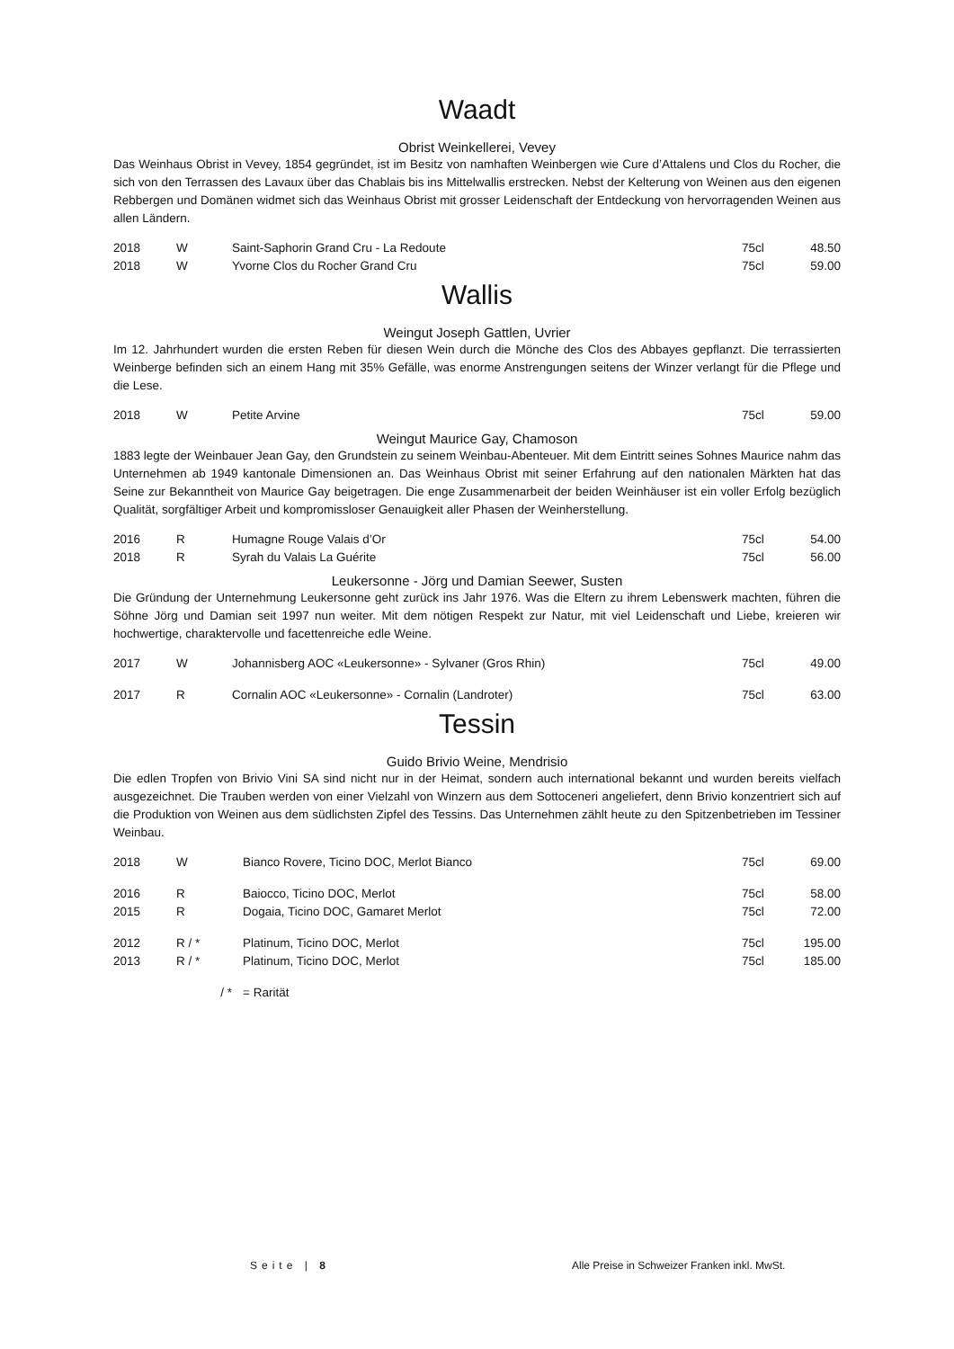Waadt
Obrist Weinkellerei, Vevey
Das Weinhaus Obrist in Vevey, 1854 gegründet, ist im Besitz von namhaften Weinbergen wie Cure d’Attalens und Clos du Rocher, die sich von den Terrassen des Lavaux über das Chablais bis ins Mittelwallis erstrecken. Nebst der Kelterung von Weinen aus den eigenen Rebbergen und Domänen widmet sich das Weinhaus Obrist mit grosser Leidenschaft der Entdeckung von hervorragenden Weinen aus allen Ländern.
| 2018 | W | Saint-Saphorin Grand Cru - La Redoute | 75cl | 48.50 |
| 2018 | W | Yvorne Clos du Rocher Grand Cru | 75cl | 59.00 |
Wallis
Weingut Joseph Gattlen, Uvrier
Im 12. Jahrhundert wurden die ersten Reben für diesen Wein durch die Mönche des Clos des Abbayes gepflanzt. Die terrassierten Weinberge befinden sich an einem Hang mit 35% Gefälle, was enorme Anstrengungen seitens der Winzer verlangt für die Pflege und die Lese.
| 2018 | W | Petite Arvine | 75cl | 59.00 |
Weingut Maurice Gay, Chamoson
1883 legte der Weinbauer Jean Gay, den Grundstein zu seinem Weinbau-Abenteuer. Mit dem Eintritt seines Sohnes Maurice nahm das Unternehmen ab 1949 kantonale Dimensionen an. Das Weinhaus Obrist mit seiner Erfahrung auf den nationalen Märkten hat das Seine zur Bekanntheit von Maurice Gay beigetragen. Die enge Zusammenarbeit der beiden Weinhäuser ist ein voller Erfolg bezüglich Qualität, sorgfältiger Arbeit und kompromissloser Genauigkeit aller Phasen der Weinherstellung.
| 2016 | R | Humagne Rouge Valais d’Or | 75cl | 54.00 |
| 2018 | R | Syrah du Valais La Guérite | 75cl | 56.00 |
Leukersonne - Jörg und Damian Seewer, Susten
Die Gründung der Unternehmung Leukersonne geht zurück ins Jahr 1976. Was die Eltern zu ihrem Lebenswerk machten, führen die Söhne Jörg und Damian seit 1997 nun weiter. Mit dem nötigen Respekt zur Natur, mit viel Leidenschaft und Liebe, kreieren wir hochwertige, charaktervolle und facettenreiche edle Weine.
| 2017 | W | Johannisberg AOC «Leukersonne» - Sylvaner (Gros Rhin) | 75cl | 49.00 |
| 2017 | R | Cornalin AOC «Leukersonne» - Cornalin (Landroter) | 75cl | 63.00 |
Tessin
Guido Brivio Weine, Mendrisio
Die edlen Tropfen von Brivio Vini SA sind nicht nur in der Heimat, sondern auch international bekannt und wurden bereits vielfach ausgezeichnet. Die Trauben werden von einer Vielzahl von Winzern aus dem Sottoceneri angeliefert, denn Brivio konzentriert sich auf die Produktion von Weinen aus dem südlichsten Zipfel des Tessins. Das Unternehmen zählt heute zu den Spitzenbetrieben im Tessiner Weinbau.
| 2018 | W | Bianco Rovere, Ticino DOC, Merlot Bianco | 75cl | 69.00 |
| 2016 | R | Baiocco, Ticino DOC, Merlot | 75cl | 58.00 |
| 2015 | R | Dogaia, Ticino DOC, Gamaret Merlot | 75cl | 72.00 |
| 2012 | R / * | Platinum, Ticino DOC, Merlot | 75cl | 195.00 |
| 2013 | R / * | Platinum, Ticino DOC, Merlot | 75cl | 185.00 |
| | / * | = Rarität | | |
Seite | 8 Alle Preise in Schweizer Franken inkl. MwSt.